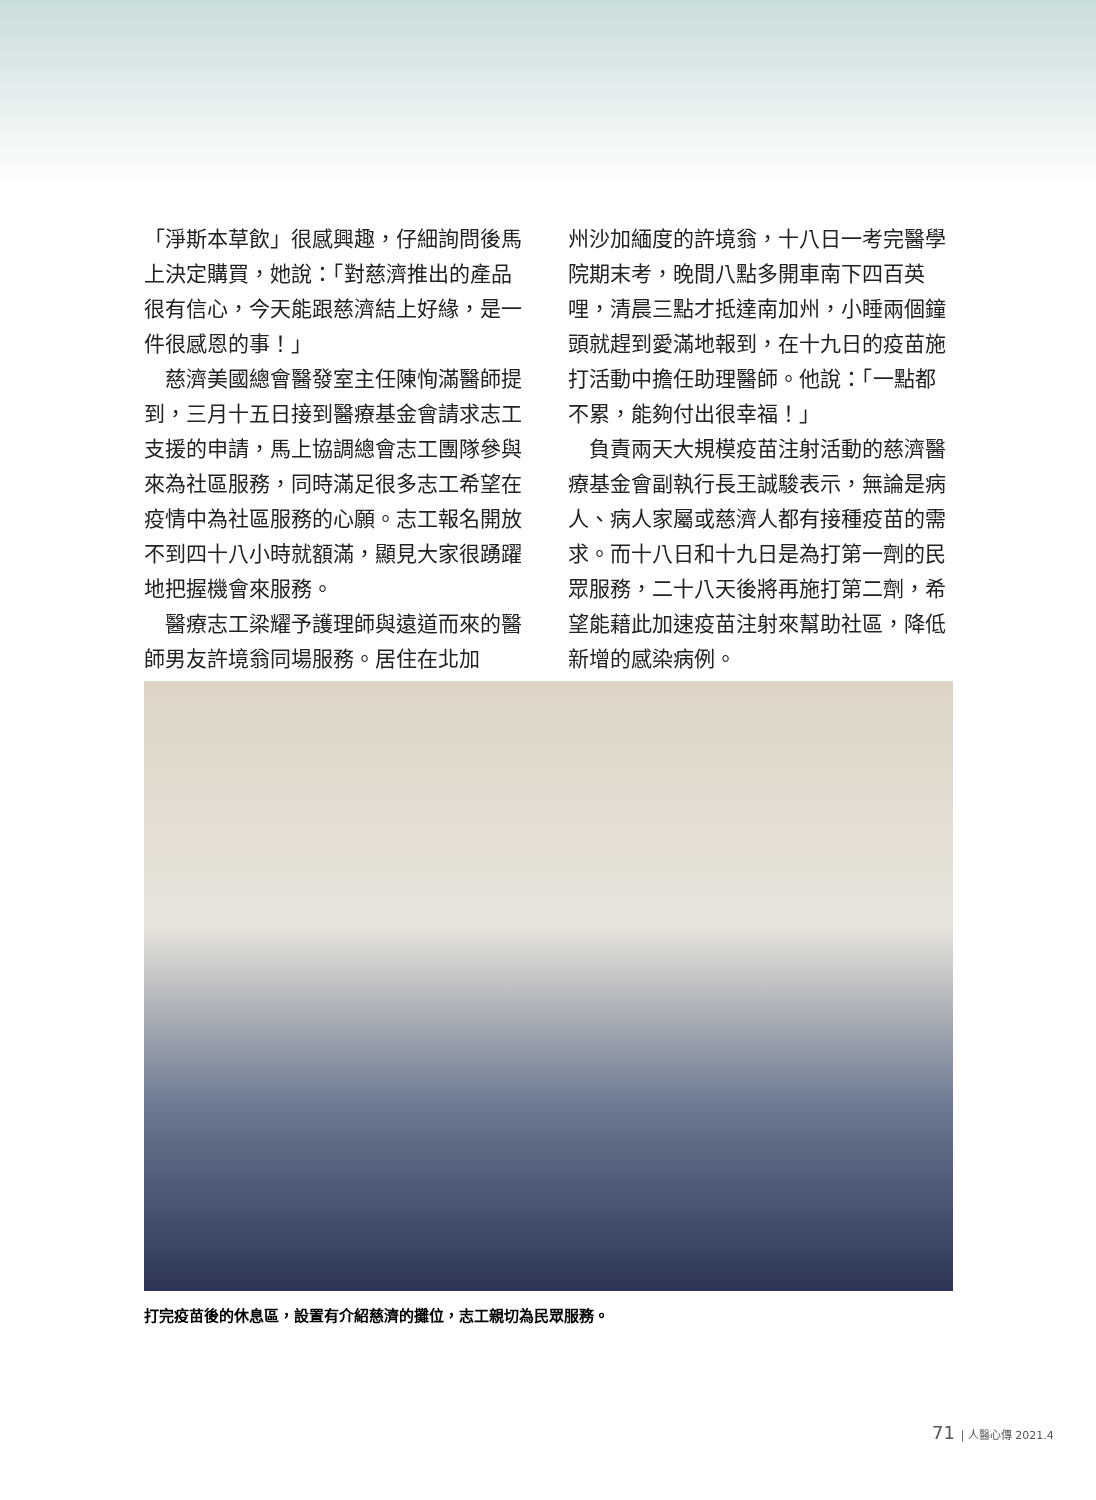「淨斯本草飲」很感興趣，仔細詢問後馬上決定購買，她說：「對慈濟推出的產品很有信心，今天能跟慈濟結上好緣，是一件很感恩的事！」
　慈濟美國總會醫發室主任陳恂滿醫師提到，三月十五日接到醫療基金會請求志工支援的申請，馬上協調總會志工團隊參與來為社區服務，同時滿足很多志工希望在疫情中為社區服務的心願。志工報名開放不到四十八小時就額滿，顯見大家很踴躍地把握機會來服務。
　醫療志工梁耀予護理師與遠道而來的醫師男友許境翁同場服務。居住在北加
州沙加緬度的許境翁，十八日一考完醫學院期末考，晚間八點多開車南下四百英哩，清晨三點才抵達南加州，小睡兩個鐘頭就趕到愛滿地報到，在十九日的疫苗施打活動中擔任助理醫師。他說：「一點都不累，能夠付出很幸福！」
　負責兩天大規模疫苗注射活動的慈濟醫療基金會副執行長王誠駿表示，無論是病人、病人家屬或慈濟人都有接種疫苗的需求。而十八日和十九日是為打第一劑的民眾服務，二十八天後將再施打第二劑，希望能藉此加速疫苗注射來幫助社區，降低新增的感染病例。
打完疫苗後的休息區，設置有介紹慈濟的攤位，志工親切為民眾服務。
71 | 人醫心傳 2021.4